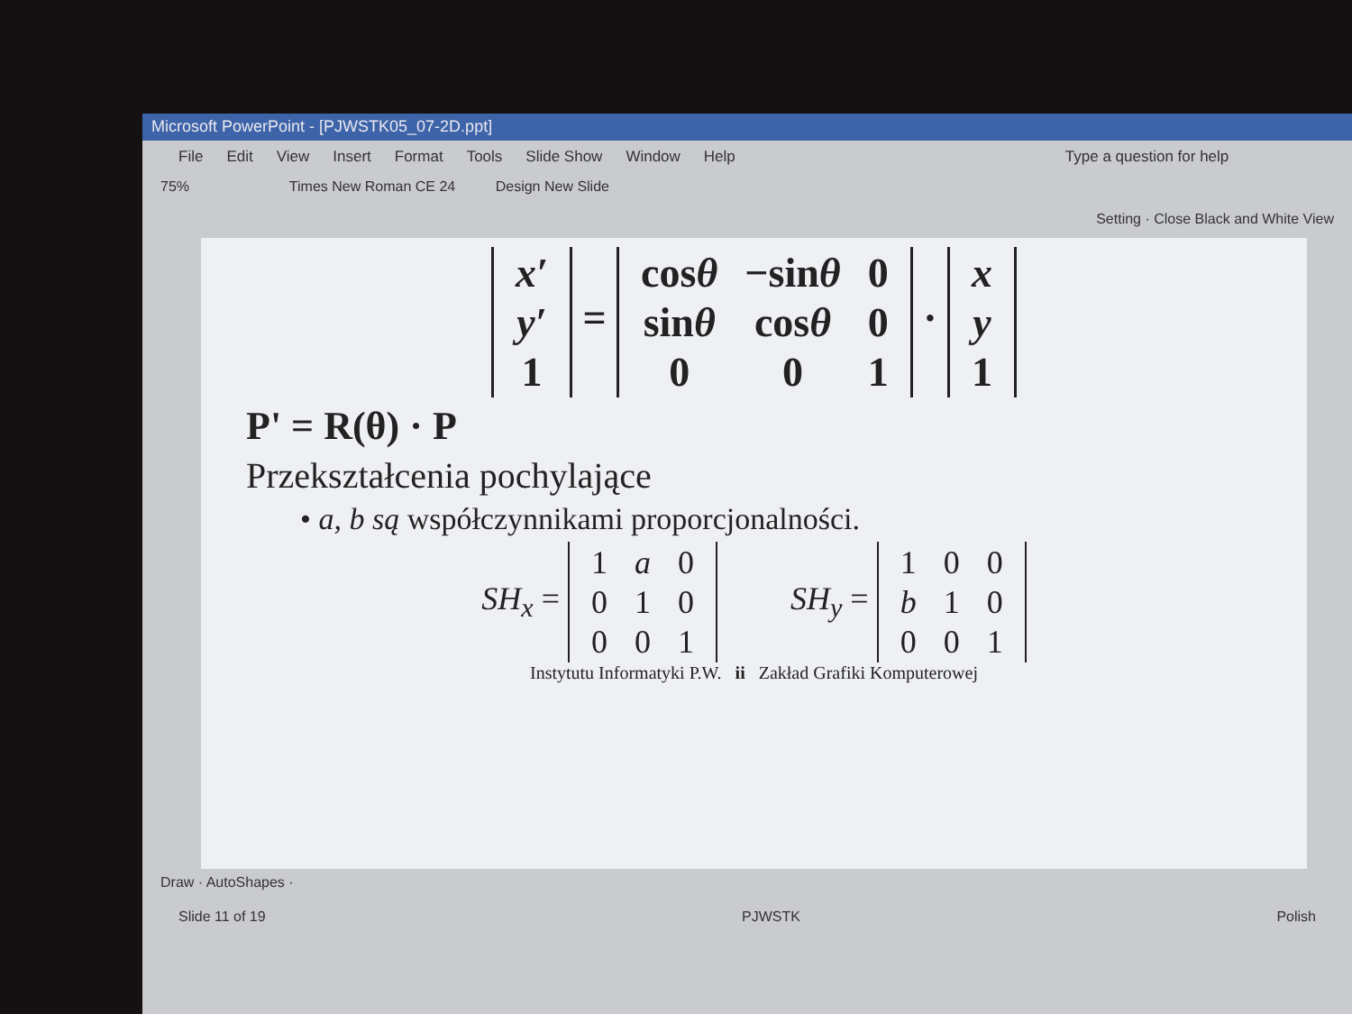Microsoft PowerPoint - [PJWSTK05_07-2D.ppt]
File Edit View Insert Format Tools Slide Show Window Help Type a question for help
75% Times New Roman CE 24 Design New Slide
Setting · Close Black and White View
| x′ |
| y′ |
| 1 |
=
| cos θ | −sin θ | 0 |
| sin θ | cos θ | 0 |
| 0 | 0 | 1 |
·
| x |
| y |
| 1 |
P' = R(θ) · P
Przekształcenia pochylające
• a, b są współczynnikami proporcjonalności.
SH<sub>x</sub> =
| 1 | a | 0 |
| 0 | 1 | 0 |
| 0 | 0 | 1 |
SH<sub>y</sub> =
| 1 | 0 | 0 |
| b | 1 | 0 |
| 0 | 0 | 1 |
Instytutu Informatyki P.W. ii Zakład Grafiki Komputerowej
Draw · AutoShapes ·
Slide 11 of 19 PJWSTK Polish